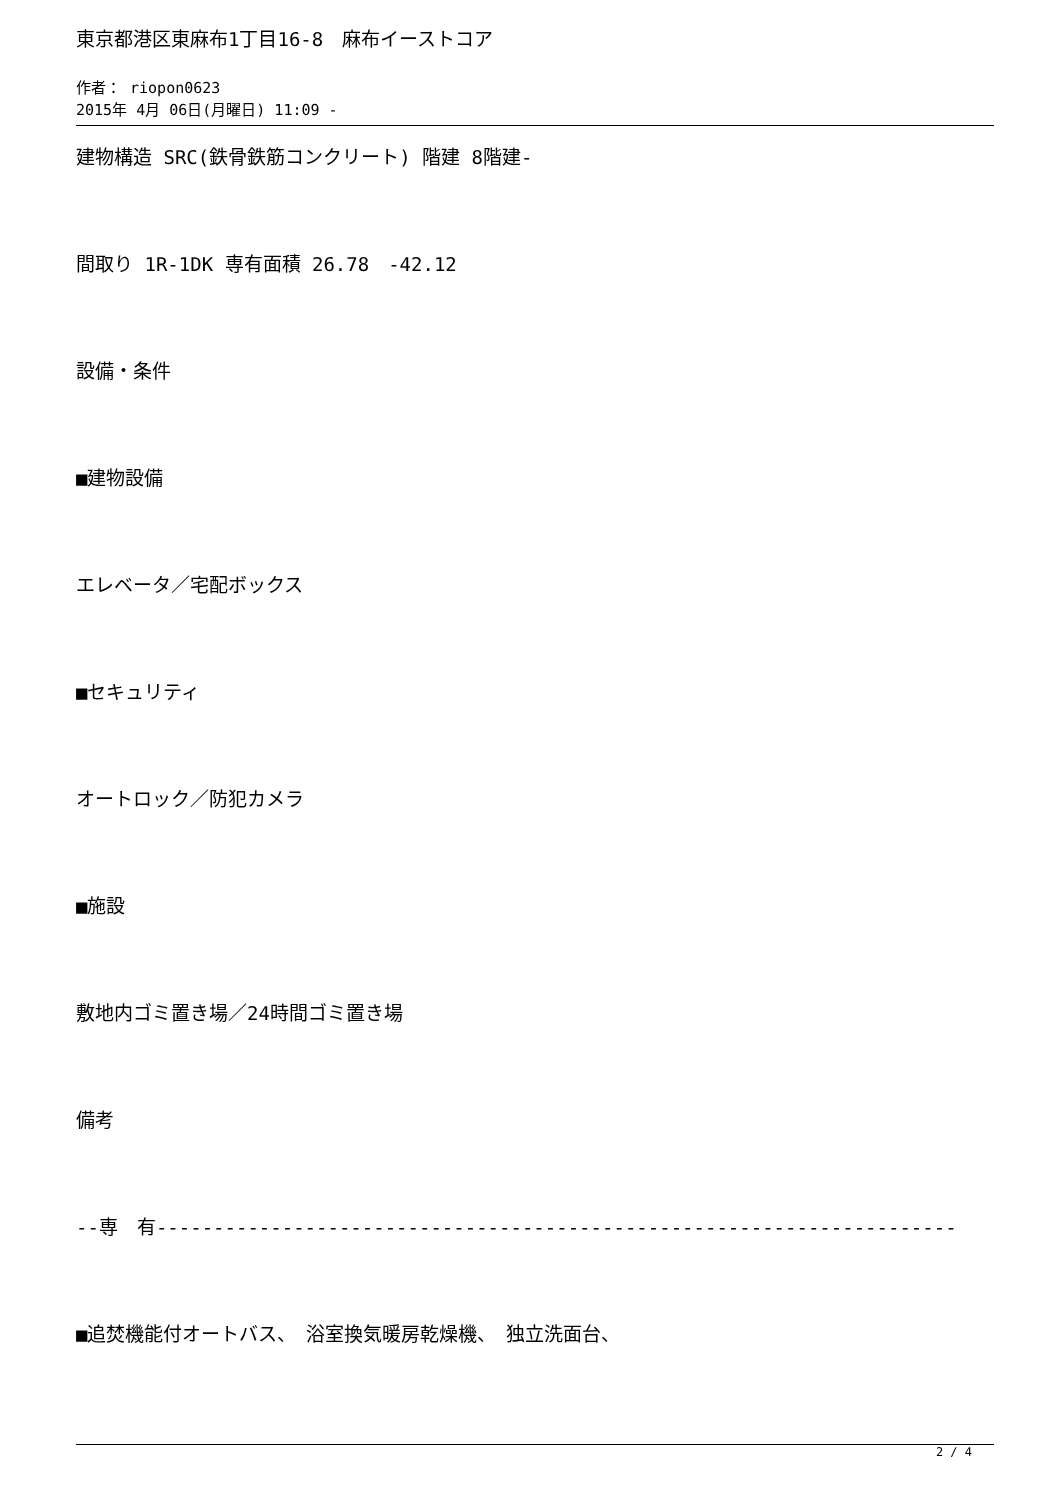東京都港区東麻布1丁目16-8　麻布イーストコア
作者： riopon0623
2015年 4月 06日(月曜日) 11:09 -
建物構造 SRC(鉄骨鉄筋コンクリート) 階建 8階建-
間取り 1R-1DK 専有面積 26.78　-42.12
設備・条件
■建物設備
エレベータ／宅配ボックス
■セキュリティ
オートロック／防犯カメラ
■施設
敷地内ゴミ置き場／24時間ゴミ置き場
備考
--専　有----------------------------------------------------------------------
■追焚機能付オートバス、　浴室換気暖房乾燥機、　独立洗面台、
2 / 4